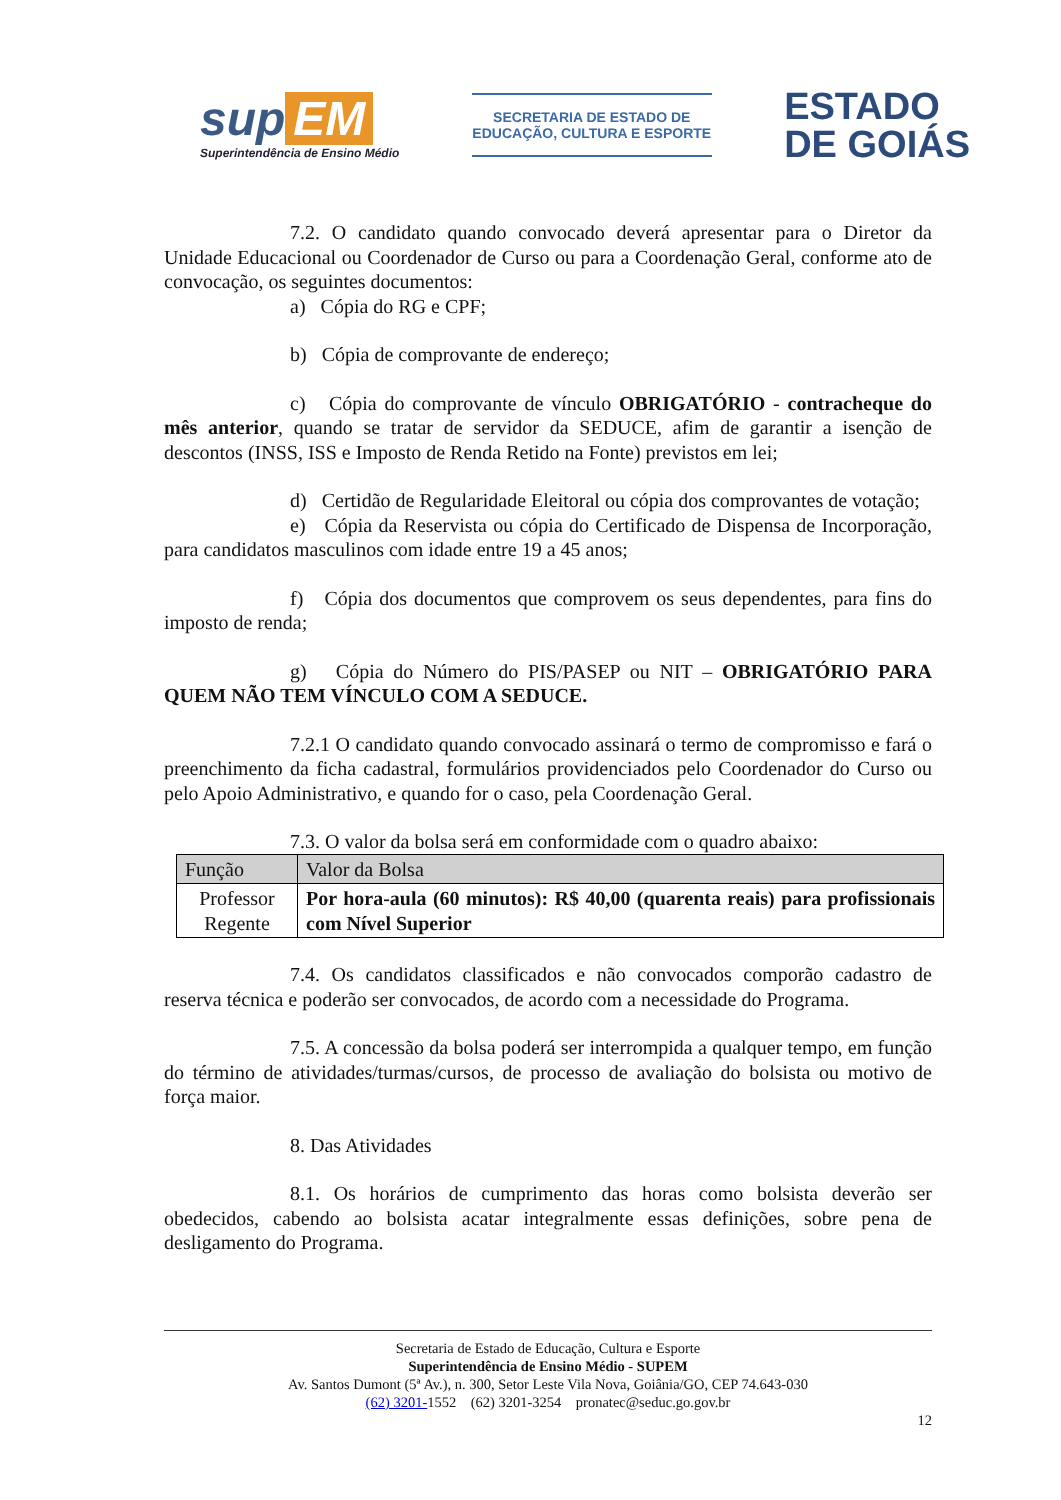sup EM
Superintendência de Ensino Médio
SECRETARIA DE ESTADO DE
EDUCAÇÃO, CULTURA E ESPORTE
ESTADO
DE GOIÁS
7.2. O candidato quando convocado deverá apresentar para o Diretor da Unidade Educacional ou Coordenador de Curso ou para a Coordenação Geral, conforme ato de convocação, os seguintes documentos:
a) Cópia do RG e CPF;
b) Cópia de comprovante de endereço;
c) Cópia do comprovante de vínculo OBRIGATÓRIO - contracheque do mês anterior, quando se tratar de servidor da SEDUCE, afim de garantir a isenção de descontos (INSS, ISS e Imposto de Renda Retido na Fonte) previstos em lei;
d) Certidão de Regularidade Eleitoral ou cópia dos comprovantes de votação;
e) Cópia da Reservista ou cópia do Certificado de Dispensa de Incorporação, para candidatos masculinos com idade entre 19 a 45 anos;
f) Cópia dos documentos que comprovem os seus dependentes, para fins do imposto de renda;
g) Cópia do Número do PIS/PASEP ou NIT – OBRIGATÓRIO PARA QUEM NÃO TEM VÍNCULO COM A SEDUCE.
7.2.1 O candidato quando convocado assinará o termo de compromisso e fará o preenchimento da ficha cadastral, formulários providenciados pelo Coordenador do Curso ou pelo Apoio Administrativo, e quando for o caso, pela Coordenação Geral.
7.3. O valor da bolsa será em conformidade com o quadro abaixo:
| Função | Valor da Bolsa |
| --- | --- |
| Professor Regente | Por hora-aula (60 minutos): R$ 40,00 (quarenta reais) para profissionais com Nível Superior |
7.4. Os candidatos classificados e não convocados comporão cadastro de reserva técnica e poderão ser convocados, de acordo com a necessidade do Programa.
7.5. A concessão da bolsa poderá ser interrompida a qualquer tempo, em função do término de atividades/turmas/cursos, de processo de avaliação do bolsista ou motivo de força maior.
8. Das Atividades
8.1. Os horários de cumprimento das horas como bolsista deverão ser obedecidos, cabendo ao bolsista acatar integralmente essas definições, sobre pena de desligamento do Programa.
Secretaria de Estado de Educação, Cultura e Esporte
Superintendência de Ensino Médio - SUPEM
Av. Santos Dumont (5ª Av.), n. 300, Setor Leste Vila Nova, Goiânia/GO, CEP 74.643-030
(62) 3201-1552 (62) 3201-3254 pronatec@seduc.go.gov.br
12